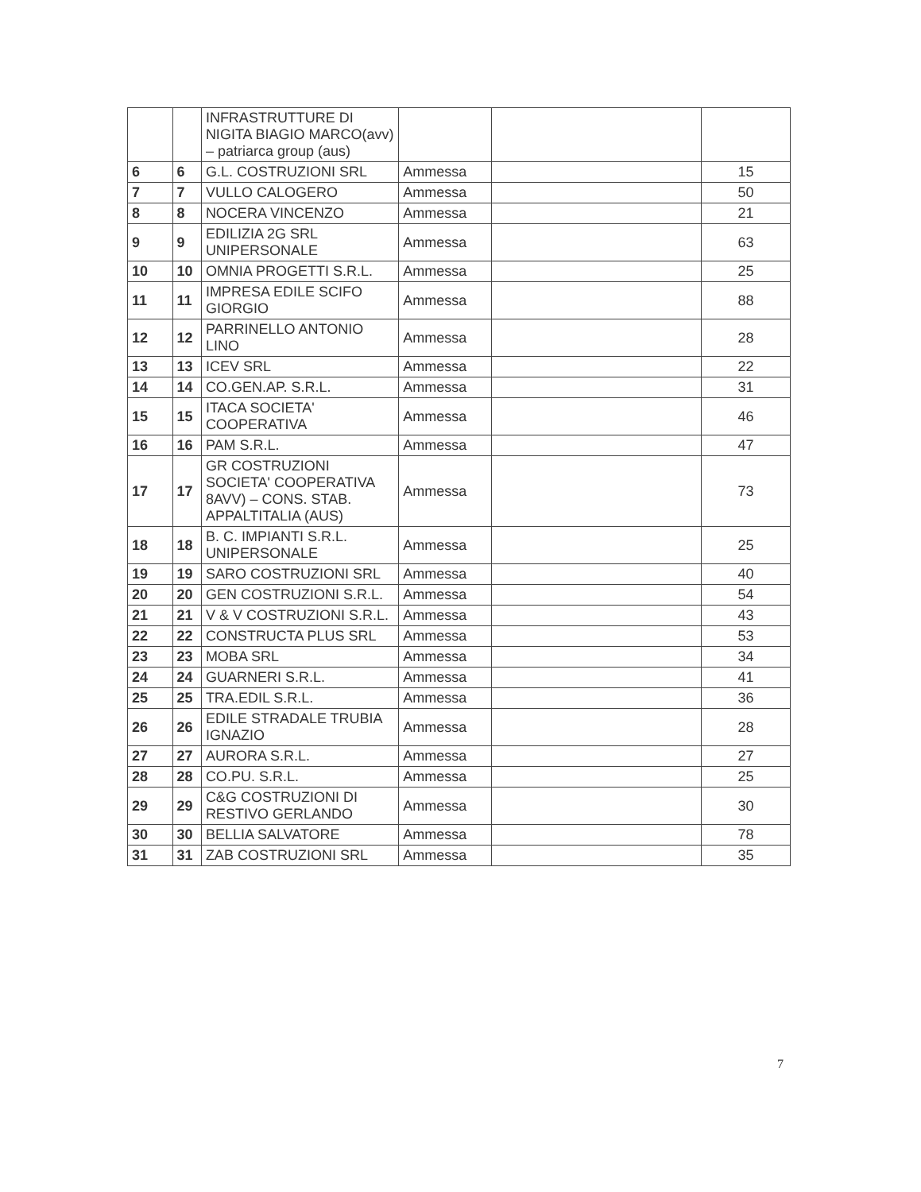| | | INFRASTRUTTURE DI NIGITA BIAGIO MARCO(avv) – patriarca group (aus) | | | |
| 6 | 6 | G.L. COSTRUZIONI SRL | Ammessa | | 15 |
| 7 | 7 | VULLO CALOGERO | Ammessa | | 50 |
| 8 | 8 | NOCERA VINCENZO | Ammessa | | 21 |
| 9 | 9 | EDILIZIA 2G SRL UNIPERSONALE | Ammessa | | 63 |
| 10 | 10 | OMNIA PROGETTI S.R.L. | Ammessa | | 25 |
| 11 | 11 | IMPRESA EDILE SCIFO GIORGIO | Ammessa | | 88 |
| 12 | 12 | PARRINELLO ANTONIO LINO | Ammessa | | 28 |
| 13 | 13 | ICEV SRL | Ammessa | | 22 |
| 14 | 14 | CO.GEN.AP. S.R.L. | Ammessa | | 31 |
| 15 | 15 | ITACA SOCIETA' COOPERATIVA | Ammessa | | 46 |
| 16 | 16 | PAM S.R.L. | Ammessa | | 47 |
| 17 | 17 | GR COSTRUZIONI SOCIETA' COOPERATIVA 8AVV) – CONS. STAB. APPALTITALIA (AUS) | Ammessa | | 73 |
| 18 | 18 | B. C. IMPIANTI S.R.L. UNIPERSONALE | Ammessa | | 25 |
| 19 | 19 | SARO COSTRUZIONI SRL | Ammessa | | 40 |
| 20 | 20 | GEN COSTRUZIONI S.R.L. | Ammessa | | 54 |
| 21 | 21 | V & V COSTRUZIONI S.R.L. | Ammessa | | 43 |
| 22 | 22 | CONSTRUCTA PLUS SRL | Ammessa | | 53 |
| 23 | 23 | MOBA SRL | Ammessa | | 34 |
| 24 | 24 | GUARNERI S.R.L. | Ammessa | | 41 |
| 25 | 25 | TRA.EDIL S.R.L. | Ammessa | | 36 |
| 26 | 26 | EDILE STRADALE TRUBIA IGNAZIO | Ammessa | | 28 |
| 27 | 27 | AURORA S.R.L. | Ammessa | | 27 |
| 28 | 28 | CO.PU. S.R.L. | Ammessa | | 25 |
| 29 | 29 | C&G COSTRUZIONI DI RESTIVO GERLANDO | Ammessa | | 30 |
| 30 | 30 | BELLIA SALVATORE | Ammessa | | 78 |
| 31 | 31 | ZAB COSTRUZIONI SRL | Ammessa | | 35 |
7